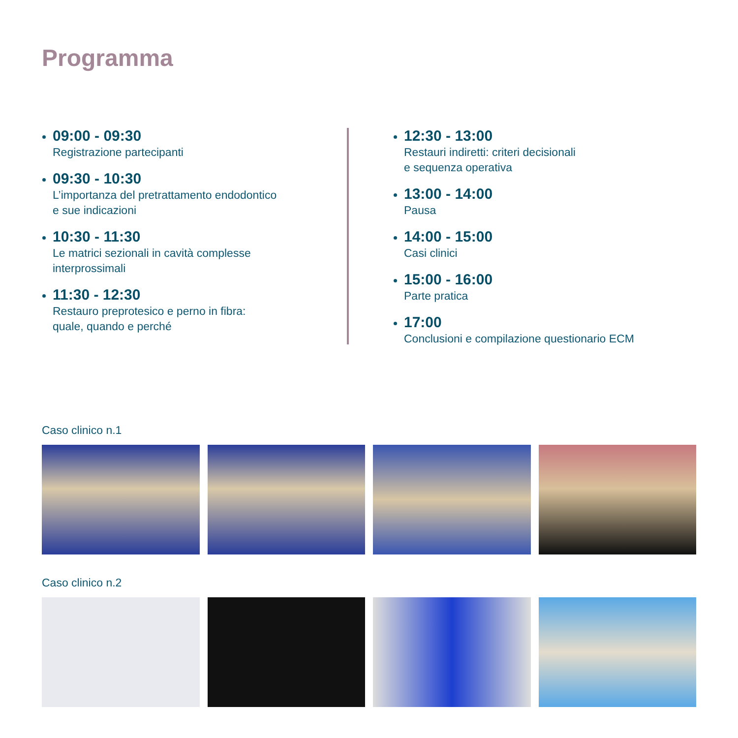Programma
09:00 - 09:30
Registrazione partecipanti
09:30 - 10:30
L’importanza del pretrattamento endodontico
e sue indicazioni
10:30 - 11:30
Le matrici sezionali in cavità complesse
interprossimali
11:30 - 12:30
Restauro preprotesico e perno in fibra:
quale, quando e perché
12:30 - 13:00
Restauri indiretti: criteri decisionali
e sequenza operativa
13:00 - 14:00
Pausa
14:00 - 15:00
Casi clinici
15:00 - 16:00
Parte pratica
17:00
Conclusioni e compilazione questionario ECM
Caso clinico n.1
Caso clinico n.2